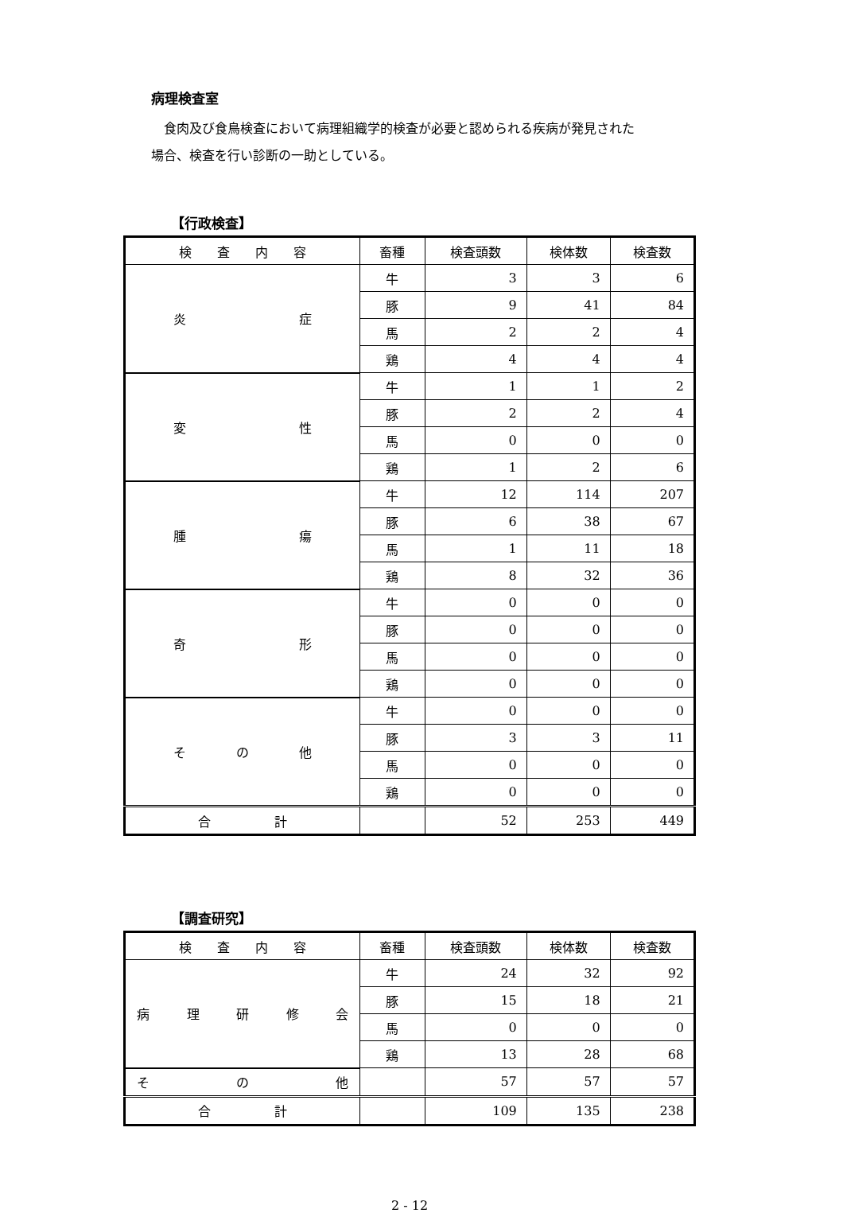病理検査室
食肉及び食鳥検査において病理組織学的検査が必要と認められる疾病が発見された
場合、検査を行い診断の一助としている。
【行政検査】
| 検 査 内 容 | 畜種 | 検査頭数 | 検体数 | 検査数 |
| --- | --- | --- | --- | --- |
| 炎 症 | 牛 | 3 | 3 | 6 |
| | 豚 | 9 | 41 | 84 |
| | 馬 | 2 | 2 | 4 |
| | 鶏 | 4 | 4 | 4 |
| 変 性 | 牛 | 1 | 1 | 2 |
| | 豚 | 2 | 2 | 4 |
| | 馬 | 0 | 0 | 0 |
| | 鶏 | 1 | 2 | 6 |
| 腫 瘍 | 牛 | 12 | 114 | 207 |
| | 豚 | 6 | 38 | 67 |
| | 馬 | 1 | 11 | 18 |
| | 鶏 | 8 | 32 | 36 |
| 奇 形 | 牛 | 0 | 0 | 0 |
| | 豚 | 0 | 0 | 0 |
| | 馬 | 0 | 0 | 0 |
| | 鶏 | 0 | 0 | 0 |
| そ の 他 | 牛 | 0 | 0 | 0 |
| | 豚 | 3 | 3 | 11 |
| | 馬 | 0 | 0 | 0 |
| | 鶏 | 0 | 0 | 0 |
| 合 計 | | 52 | 253 | 449 |
【調査研究】
| 検 査 内 容 | 畜種 | 検査頭数 | 検体数 | 検査数 |
| --- | --- | --- | --- | --- |
| 病 理 研 修 会 | 牛 | 24 | 32 | 92 |
| | 豚 | 15 | 18 | 21 |
| | 馬 | 0 | 0 | 0 |
| | 鶏 | 13 | 28 | 68 |
| そ の 他 | | 57 | 57 | 57 |
| 合 計 | | 109 | 135 | 238 |
2 - 12